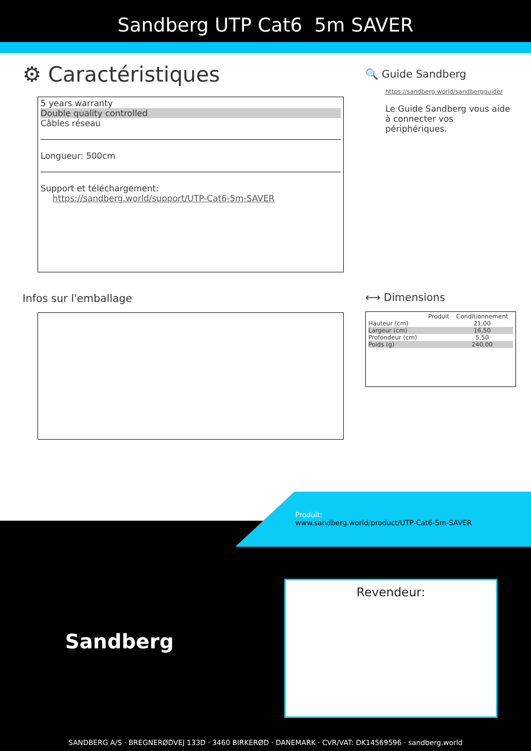Sandberg UTP Cat6 5m SAVER
⚙ Caractéristiques
5 years warranty
Double quality controlled
Câbles réseau
Longueur: 500cm
Support et téléchargement:
https://sandberg.world/support/UTP-Cat6-5m-SAVER
Infos sur l'emballage
🔍 Guide Sandberg
https://sandberg.world/sandbergguide/
Le Guide Sandberg vous aide à connecter vos périphériques.
⟷ Dimensions
| | Produit | Conditionnement |
| --- | --- | --- |
| Hauteur (cm) | | 21,00 |
| Largeur (cm) | | 16,50 |
| Profondeur (cm) | | 5,50 |
| Poids (g) | | 240,00 |
Produit:
www.sandberg.world/product/UTP-Cat6-5m-SAVER
Sandberg
Revendeur:
SANDBERG A/S · BREGNERØDVEJ 133D · 3460 BIRKERØD · DANEMARK · CVR/VAT: DK14569596 · sandberg.world